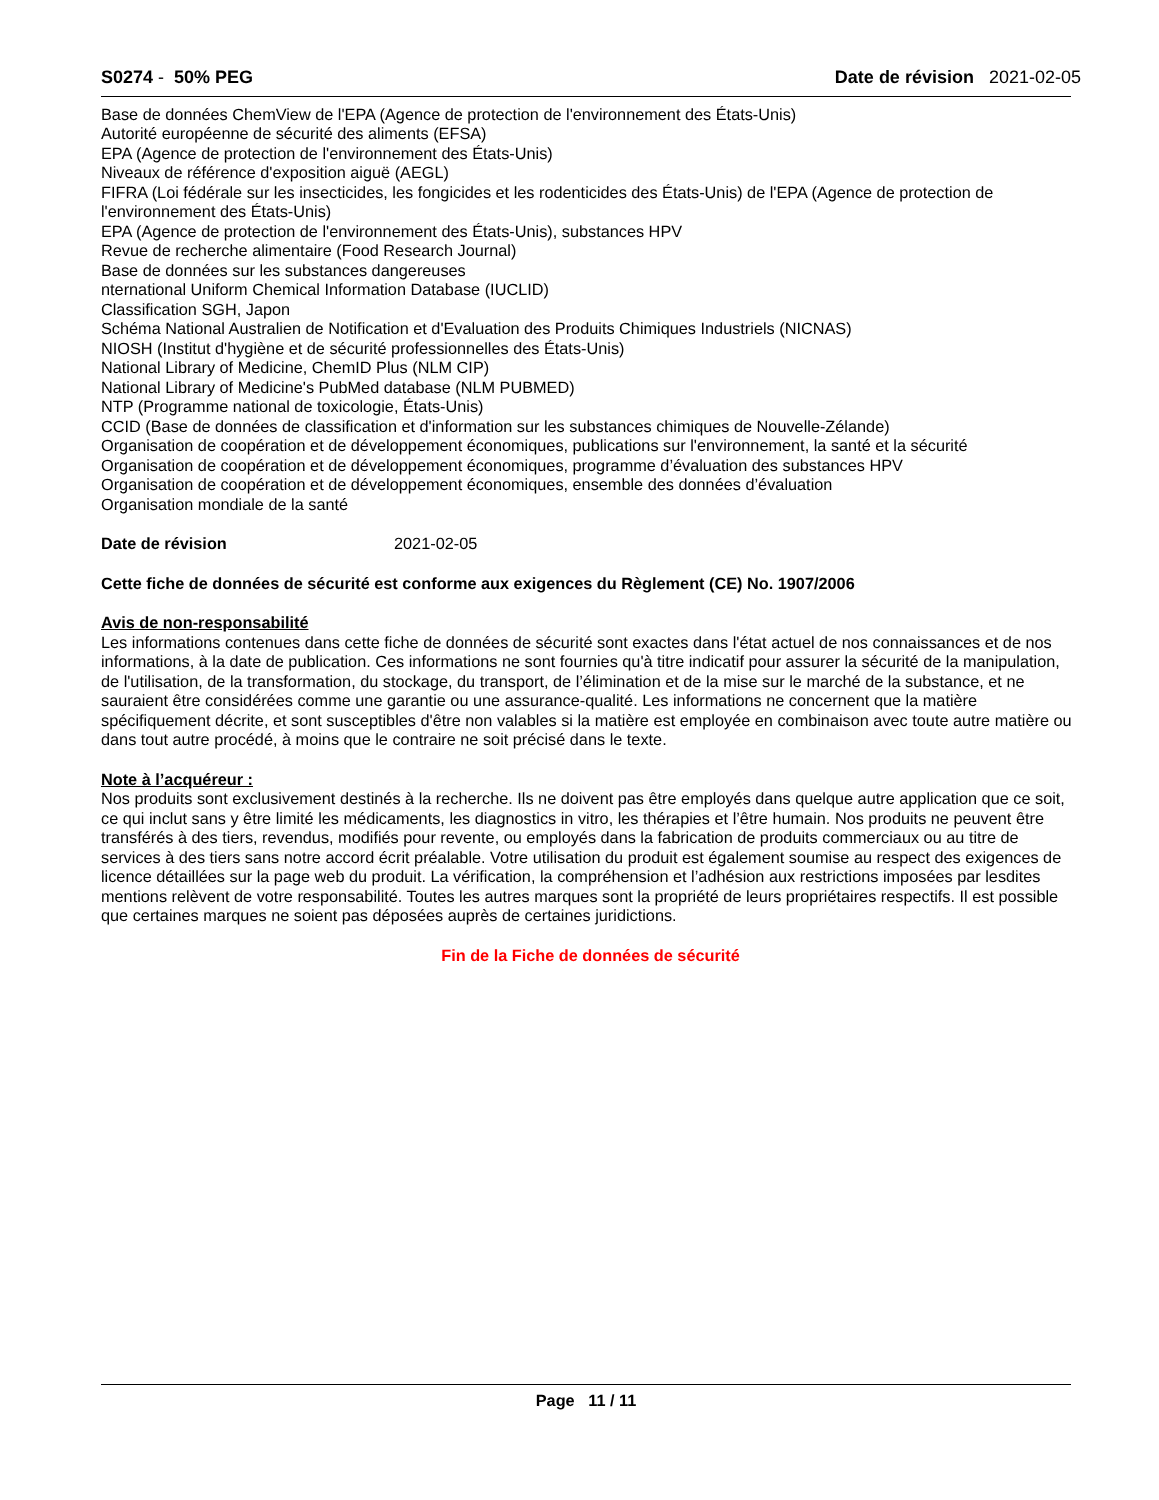S0274 - 50% PEG Date de révision 2021-02-05
Base de données ChemView de l'EPA (Agence de protection de l'environnement des États-Unis)
Autorité européenne de sécurité des aliments (EFSA)
EPA (Agence de protection de l'environnement des États-Unis)
Niveaux de référence d'exposition aiguë (AEGL)
FIFRA (Loi fédérale sur les insecticides, les fongicides et les rodenticides des États-Unis) de l'EPA (Agence de protection de l'environnement des États-Unis)
EPA (Agence de protection de l'environnement des États-Unis), substances HPV
Revue de recherche alimentaire (Food Research Journal)
Base de données sur les substances dangereuses
nternational Uniform Chemical Information Database (IUCLID)
Classification SGH, Japon
Schéma National Australien de Notification et d'Evaluation des Produits Chimiques Industriels (NICNAS)
NIOSH (Institut d'hygiène et de sécurité professionnelles des États-Unis)
National Library of Medicine, ChemID Plus (NLM CIP)
National Library of Medicine's PubMed database (NLM PUBMED)
NTP (Programme national de toxicologie, États-Unis)
CCID (Base de données de classification et d'information sur les substances chimiques de Nouvelle-Zélande)
Organisation de coopération et de développement économiques, publications sur l'environnement, la santé et la sécurité
Organisation de coopération et de développement économiques, programme d’évaluation des substances HPV
Organisation de coopération et de développement économiques, ensemble des données d’évaluation
Organisation mondiale de la santé
Date de révision 2021-02-05
Cette fiche de données de sécurité est conforme aux exigences du Règlement (CE) No. 1907/2006
Avis de non-responsabilité
Les informations contenues dans cette fiche de données de sécurité sont exactes dans l'état actuel de nos connaissances et de nos informations, à la date de publication. Ces informations ne sont fournies qu'à titre indicatif pour assurer la sécurité de la manipulation, de l'utilisation, de la transformation, du stockage, du transport, de l’élimination et de la mise sur le marché de la substance, et ne sauraient être considérées comme une garantie ou une assurance-qualité. Les informations ne concernent que la matière spécifiquement décrite, et sont susceptibles d'être non valables si la matière est employée en combinaison avec toute autre matière ou dans tout autre procédé, à moins que le contraire ne soit précisé dans le texte.
Note à l’acquéreur :
Nos produits sont exclusivement destinés à la recherche. Ils ne doivent pas être employés dans quelque autre application que ce soit, ce qui inclut sans y être limité les médicaments, les diagnostics in vitro, les thérapies et l’être humain. Nos produits ne peuvent être transférés à des tiers, revendus, modifiés pour revente, ou employés dans la fabrication de produits commerciaux ou au titre de services à des tiers sans notre accord écrit préalable. Votre utilisation du produit est également soumise au respect des exigences de licence détaillées sur la page web du produit. La vérification, la compréhension et l’adhésion aux restrictions imposées par lesdites mentions relèvent de votre responsabilité. Toutes les autres marques sont la propriété de leurs propriétaires respectifs. Il est possible que certaines marques ne soient pas déposées auprès de certaines juridictions.
Fin de la Fiche de données de sécurité
Page 11 / 11